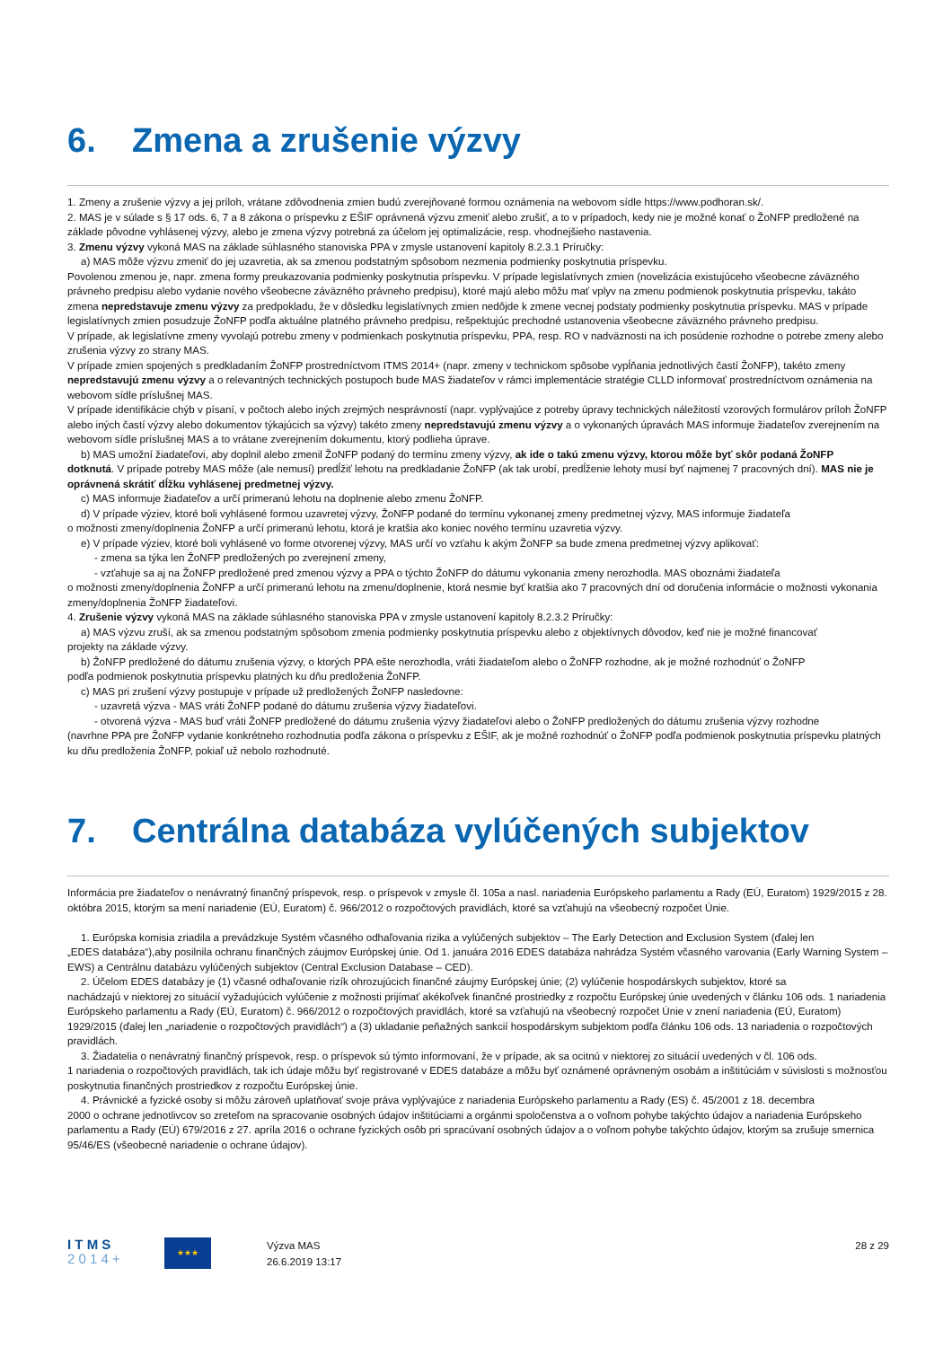6. Zmena a zrušenie výzvy
1. Zmeny a zrušenie výzvy a jej príloh, vrátane zdôvodnenia zmien budú zverejňované formou oznámenia na webovom sídle https://www.podhoran.sk/.
2. MAS je v súlade s § 17 ods. 6, 7 a 8 zákona o príspevku z EŠIF oprávnená výzvu zmeniť alebo zrušiť, a to v prípadoch, kedy nie je možné konať o ŽoNFP predložené na základe pôvodne vyhlásenej výzvy, alebo je zmena výzvy potrebná za účelom jej optimalizácie, resp. vhodnejšieho nastavenia.
3. Zmenu výzvy vykoná MAS na základe súhlasného stanoviska PPA v zmysle ustanovení kapitoly 8.2.3.1 Príručky:
a) MAS môže výzvu zmeniť do jej uzavretia, ak sa zmenou podstatným spôsobom nezmenia podmienky poskytnutia príspevku.
Povolenou zmenou je, napr. zmena formy preukazovania podmienky poskytnutia príspevku. V prípade legislatívnych zmien (novelizácia existujúceho všeobecne záväzného právneho predpisu alebo vydanie nového všeobecne záväzného právneho predpisu), ktoré majú alebo môžu mať vplyv na zmenu podmienok poskytnutia príspevku, takáto zmena nepredstavuje zmenu výzvy za predpokladu, že v dôsledku legislatívnych zmien nedôjde k zmene vecnej podstaty podmienky poskytnutia príspevku. MAS v prípade legislatívnych zmien posudzuje ŽoNFP podľa aktuálne platného právneho predpisu, rešpektujúc prechodné ustanovenia všeobecne záväzného právneho predpisu.
V prípade, ak legislatívne zmeny vyvolajú potrebu zmeny v podmienkach poskytnutia príspevku, PPA, resp. RO v nadväznosti na ich posúdenie rozhodne o potrebe zmeny alebo zrušenia výzvy zo strany MAS.
V prípade zmien spojených s predkladaním ŽoNFP prostredníctvom ITMS 2014+ (napr. zmeny v technickom spôsobe vypĺňania jednotlivých častí ŽoNFP), takéto zmeny nepredstavujú zmenu výzvy a o relevantných technických postupoch bude MAS žiadateľov v rámci implementácie stratégie CLLD informovať prostredníctvom oznámenia na webovom sídle príslušnej MAS.
V prípade identifikácie chýb v písaní, v počtoch alebo iných zrejmých nesprávností (napr. vyplývajúce z potreby úpravy technických náležitostí vzorových formulárov príloh ŽoNFP alebo iných častí výzvy alebo dokumentov týkajúcich sa výzvy) takéto zmeny nepredstavujú zmenu výzvy a o vykonaných úpravách MAS informuje žiadateľov zverejnením na webovom sídle príslušnej MAS a to vrátane zverejnením dokumentu, ktorý podlieha úprave.
b) MAS umožní žiadateľovi, aby doplnil alebo zmenil ŽoNFP podaný do termínu zmeny výzvy, ak ide o takú zmenu výzvy, ktorou môže byť skôr podaná ŽoNFP
dotknutá. V prípade potreby MAS môže (ale nemusí) predĺžiť lehotu na predkladanie ŽoNFP (ak tak urobí, predĺženie lehoty musí byť najmenej 7 pracovných dní). MAS nie je oprávnená skrátiť dĺžku vyhlásenej predmetnej výzvy.
c) MAS informuje žiadateľov a určí primeranú lehotu na doplnenie alebo zmenu ŽoNFP.
d) V prípade výziev, ktoré boli vyhlásené formou uzavretej výzvy, ŽoNFP podané do termínu vykonanej zmeny predmetnej výzvy, MAS informuje žiadateľa
o možnosti zmeny/doplnenia ŽoNFP a určí primeranú lehotu, ktorá je kratšia ako koniec nového termínu uzavretia výzvy.
e) V prípade výziev, ktoré boli vyhlásené vo forme otvorenej výzvy, MAS určí vo vzťahu k akým ŽoNFP sa bude zmena predmetnej výzvy aplikovať:
- zmena sa týka len ŽoNFP predložených po zverejnení zmeny,
- vzťahuje sa aj na ŽoNFP predložené pred zmenou výzvy a PPA o týchto ŽoNFP do dátumu vykonania zmeny nerozhodla. MAS oboznámi žiadateľa
o možnosti zmeny/doplnenia ŽoNFP a určí primeranú lehotu na zmenu/doplnenie, ktorá nesmie byť kratšia ako 7 pracovných dní od doručenia informácie o možnosti vykonania zmeny/doplnenia ŽoNFP žiadateľovi.
4. Zrušenie výzvy vykoná MAS na základe súhlasného stanoviska PPA v zmysle ustanovení kapitoly 8.2.3.2 Príručky:
a) MAS výzvu zruší, ak sa zmenou podstatným spôsobom zmenia podmienky poskytnutia príspevku alebo z objektívnych dôvodov, keď nie je možné financovať
projekty na základe výzvy.
b) ŽoNFP predložené do dátumu zrušenia výzvy, o ktorých PPA ešte nerozhodla, vráti žiadateľom alebo o ŽoNFP rozhodne, ak je možné rozhodnúť o ŽoNFP
podľa podmienok poskytnutia príspevku platných ku dňu predloženia ŽoNFP.
c) MAS pri zrušení výzvy postupuje v prípade už predložených ŽoNFP nasledovne:
- uzavretá výzva - MAS vráti ŽoNFP podané do dátumu zrušenia výzvy žiadateľovi.
- otvorená výzva - MAS buď vráti ŽoNFP predložené do dátumu zrušenia výzvy žiadateľovi alebo o ŽoNFP predložených do dátumu zrušenia výzvy rozhodne
(navrhne PPA pre ŽoNFP vydanie konkrétneho rozhodnutia podľa zákona o príspevku z EŠIF, ak je možné rozhodnúť o ŽoNFP podľa podmienok poskytnutia príspevku platných ku dňu predloženia ŽoNFP, pokiaľ už nebolo rozhodnuté.
7. Centrálna databáza vylúčených subjektov
Informácia pre žiadateľov o nenávratný finančný príspevok, resp. o príspevok v zmysle čl. 105a a nasl. nariadenia Európskeho parlamentu a Rady (EÚ, Euratom) 1929/2015 z 28. októbra 2015, ktorým sa mení nariadenie (EÚ, Euratom) č. 966/2012 o rozpočtových pravidlách, ktoré sa vzťahujú na všeobecný rozpočet Únie.
1. Európska komisia zriadila a prevádzkuje Systém včasného odhaľovania rizika a vylúčených subjektov – The Early Detection and Exclusion System (ďalej len
„EDES databáza“),aby posilnila ochranu finančných záujmov Európskej únie. Od 1. januára 2016 EDES databáza nahrádza Systém včasného varovania (Early Warning System – EWS) a Centrálnu databázu vylúčených subjektov (Central Exclusion Database – CED).
2. Účelom EDES databázy je (1) včasné odhaľovanie rizík ohrozujúcich finančné záujmy Európskej únie; (2) vylúčenie hospodárskych subjektov, ktoré sa
nachádzajú v niektorej zo situácií vyžadujúcich vylúčenie z možnosti prijímať akékoľvek finančné prostriedky z rozpočtu Európskej únie uvedených v článku 106 ods. 1 nariadenia Európskeho parlamentu a Rady (EÚ, Euratom) č. 966/2012 o rozpočtových pravidlách, ktoré sa vzťahujú na všeobecný rozpočet Únie v znení nariadenia (EÚ, Euratom) 1929/2015 (ďalej len „nariadenie o rozpočtových pravidlách“) a (3) ukladanie peňažných sankcií hospodárskym subjektom podľa článku 106 ods. 13 nariadenia o rozpočtových pravidlách.
3. Žiadatelia o nenávratný finančný príspevok, resp. o príspevok sú týmto informovaní, že v prípade, ak sa ocitnú v niektorej zo situácií uvedených v čl. 106 ods.
1 nariadenia o rozpočtových pravidlách, tak ich údaje môžu byť registrované v EDES databáze a môžu byť oznámené oprávneným osobám a inštitúciám v súvislosti s možnosťou poskytnutia finančných prostriedkov z rozpočtu Európskej únie.
4. Právnické a fyzické osoby si môžu zároveň uplatňovať svoje práva vyplývajúce z nariadenia Európskeho parlamentu a Rady (ES) č. 45/2001 z 18. decembra
2000 o ochrane jednotlivcov so zreteľom na spracovanie osobných údajov inštitúciami a orgánmi spoločenstva a o voľnom pohybe takýchto údajov a nariadenia Európskeho parlamentu a Rady (EÚ) 679/2016 z 27. apríla 2016 o ochrane fyzických osôb pri spracúvaní osobných údajov a o voľnom pohybe takýchto údajov, ktorým sa zrušuje smernica 95/46/ES (všeobecné nariadenie o ochrane údajov).
I T M S
2 0 1 4 +
★★★
Výzva MAS
26.6.2019 13:17
28 z 29